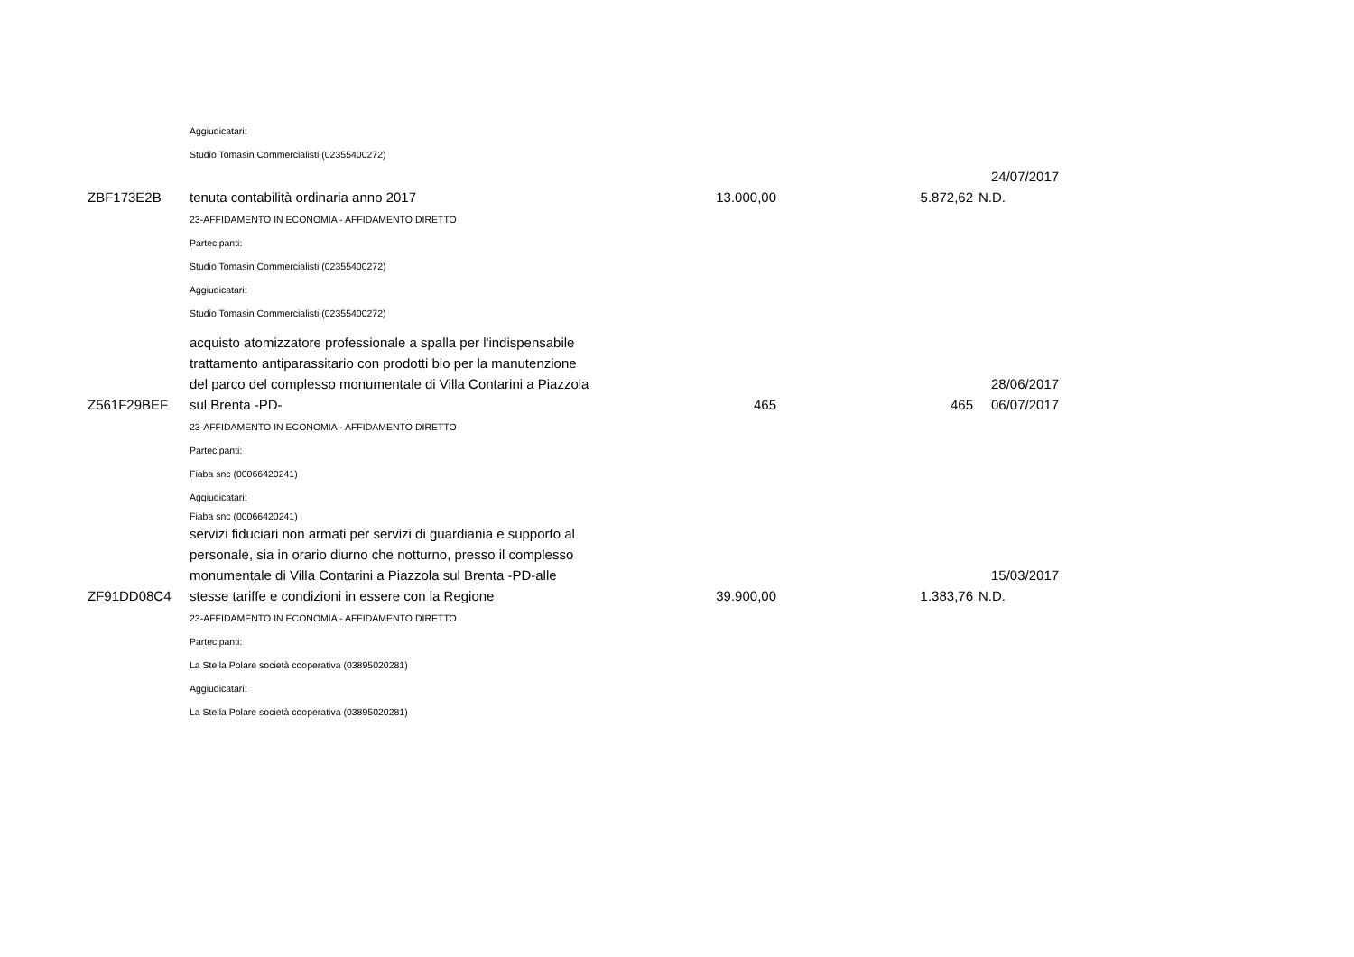| | Aggiudicatari: | | | |
| | Studio Tomasin Commercialisti (02355400272) | | | |
| ZBF173E2B | tenuta contabilità ordinaria anno 2017 | 13.000,00 | 5.872,62 | 24/07/2017 N.D. |
| | 23-AFFIDAMENTO IN ECONOMIA - AFFIDAMENTO DIRETTO | | | |
| | Partecipanti: | | | |
| | Studio Tomasin Commercialisti (02355400272) | | | |
| | Aggiudicatari: | | | |
| | Studio Tomasin Commercialisti (02355400272) | | | |
| Z561F29BEF | acquisto atomizzatore professionale a spalla per l'indispensabile trattamento antiparassitario con prodotti bio per la manutenzione del parco del complesso monumentale di Villa Contarini a Piazzola sul Brenta -PD- | 465 | 465 | 28/06/2017 06/07/2017 |
| | 23-AFFIDAMENTO IN ECONOMIA - AFFIDAMENTO DIRETTO | | | |
| | Partecipanti: | | | |
| | Fiaba snc (00066420241) | | | |
| | Aggiudicatari: | | | |
| | Fiaba snc (00066420241) | | | |
| ZF91DD08C4 | servizi fiduciari non armati per servizi di guardiania e supporto al personale, sia in orario diurno che notturno, presso il complesso monumentale di Villa Contarini a Piazzola sul Brenta -PD-alle stesse tariffe e condizioni in essere con la Regione | 39.900,00 | 1.383,76 | 15/03/2017 N.D. |
| | 23-AFFIDAMENTO IN ECONOMIA - AFFIDAMENTO DIRETTO | | | |
| | Partecipanti: | | | |
| | La Stella Polare società cooperativa (03895020281) | | | |
| | Aggiudicatari: | | | |
| | La Stella Polare società cooperativa (03895020281) | | | |